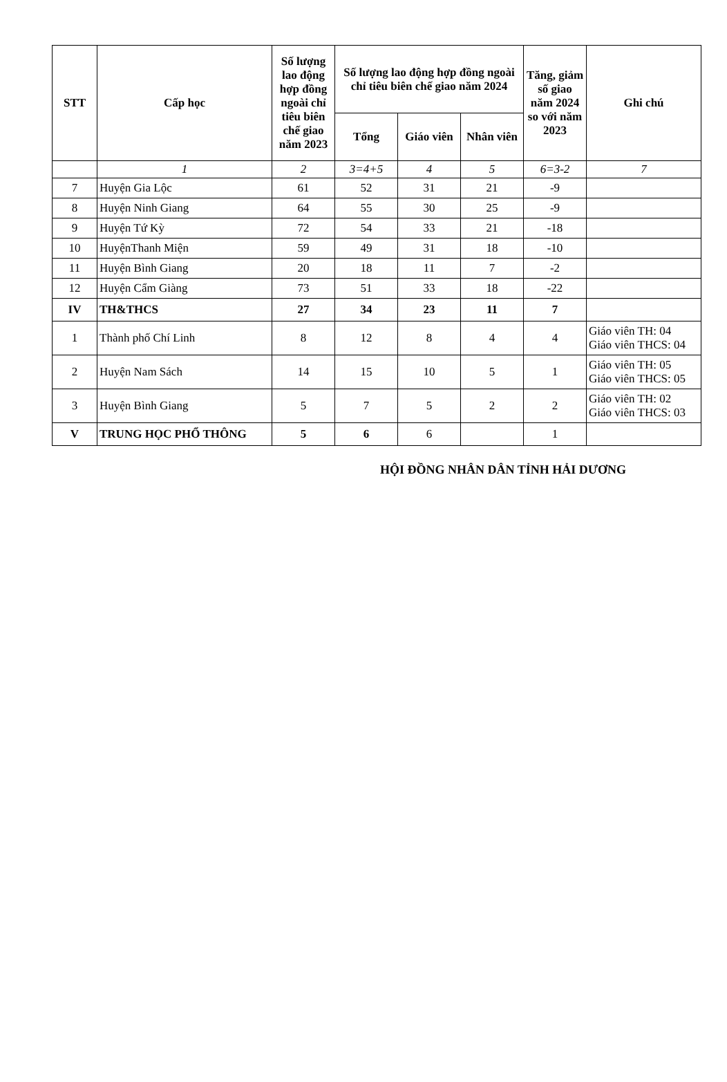| STT | Cấp học | Số lượng lao động hợp đồng ngoài chỉ tiêu biên chế giao năm 2023 | Số lượng lao động hợp đồng ngoài chỉ tiêu biên chế giao năm 2024 | | | Tăng, giảm số giao năm 2024 so với năm 2023 | Ghi chú |
| --- | --- | --- | --- | --- | --- | --- | --- |
| | | | Tổng | Giáo viên | Nhân viên | | |
| | 1 | 2 | 3=4+5 | 4 | 5 | 6=3-2 | 7 |
| 7 | Huyện Gia Lộc | 61 | 52 | 31 | 21 | -9 | |
| 8 | Huyện Ninh Giang | 64 | 55 | 30 | 25 | -9 | |
| 9 | Huyện Tứ Kỳ | 72 | 54 | 33 | 21 | -18 | |
| 10 | HuyệnThanh Miện | 59 | 49 | 31 | 18 | -10 | |
| 11 | Huyện Bình Giang | 20 | 18 | 11 | 7 | -2 | |
| 12 | Huyện Cẩm Giàng | 73 | 51 | 33 | 18 | -22 | |
| IV | TH&THCS | 27 | 34 | 23 | 11 | 7 | |
| 1 | Thành phố Chí Linh | 8 | 12 | 8 | 4 | 4 | Giáo viên TH: 04 Giáo viên THCS: 04 |
| 2 | Huyện Nam Sách | 14 | 15 | 10 | 5 | 1 | Giáo viên TH: 05 Giáo viên THCS: 05 |
| 3 | Huyện Bình Giang | 5 | 7 | 5 | 2 | 2 | Giáo viên TH: 02 Giáo viên THCS: 03 |
| V | TRUNG HỌC PHỔ THÔNG | 5 | 6 | 6 | | 1 | |
HỘI ĐỒNG NHÂN DÂN TỈNH HẢI DƯƠNG